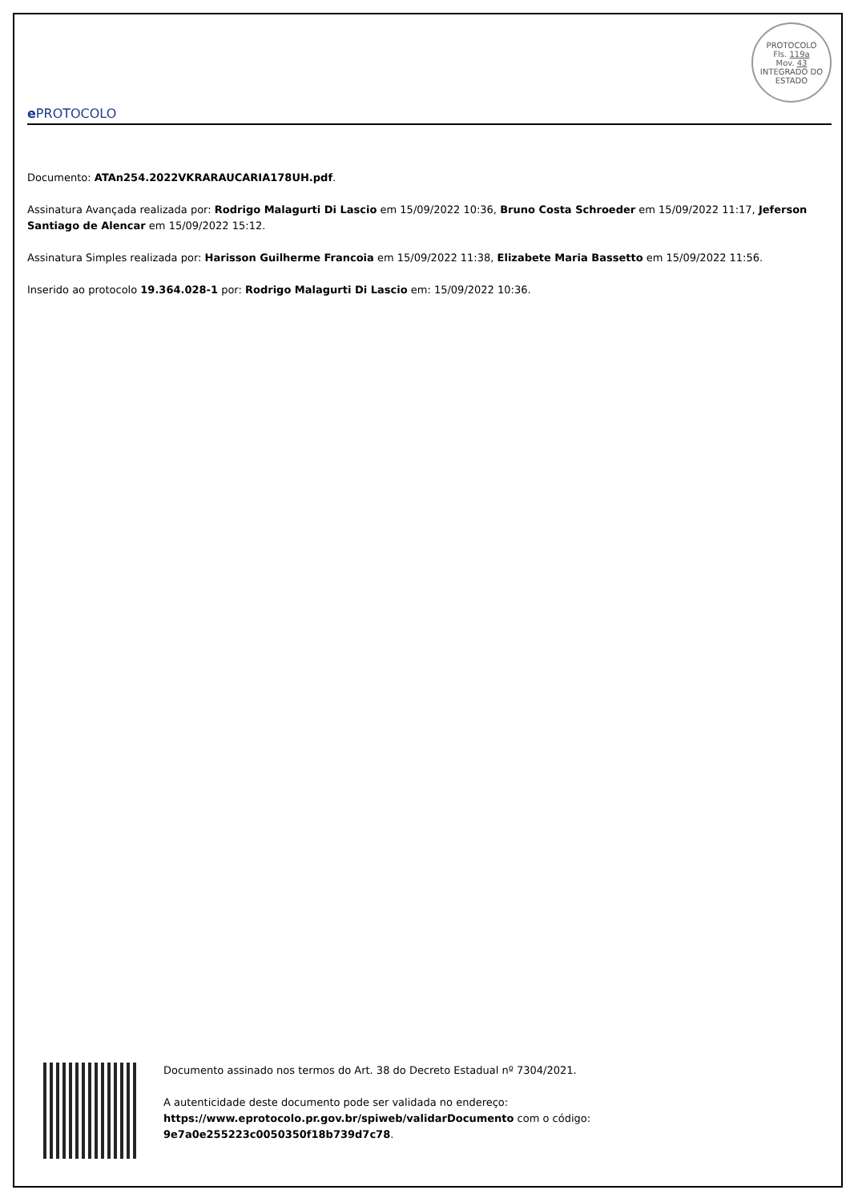e PROTOCOLO
PROTOCOLO
Fls. 119a
Mov. 43
INTEGRADO DO ESTADO
Documento: ATAn254.2022VKRARAUCARIA178UH.pdf.
Assinatura Avançada realizada por: Rodrigo Malagurti Di Lascio em 15/09/2022 10:36, Bruno Costa Schroeder em 15/09/2022 11:17, Jeferson Santiago de Alencar em 15/09/2022 15:12.
Assinatura Simples realizada por: Harisson Guilherme Francoia em 15/09/2022 11:38, Elizabete Maria Bassetto em 15/09/2022 11:56.
Inserido ao protocolo 19.364.028-1 por: Rodrigo Malagurti Di Lascio em: 15/09/2022 10:36.
Documento assinado nos termos do Art. 38 do Decreto Estadual nº 7304/2021.
A autenticidade deste documento pode ser validada no endereço:
https://www.eprotocolo.pr.gov.br/spiweb/validarDocumento com o código:
9e7a0e255223c0050350f18b739d7c78.